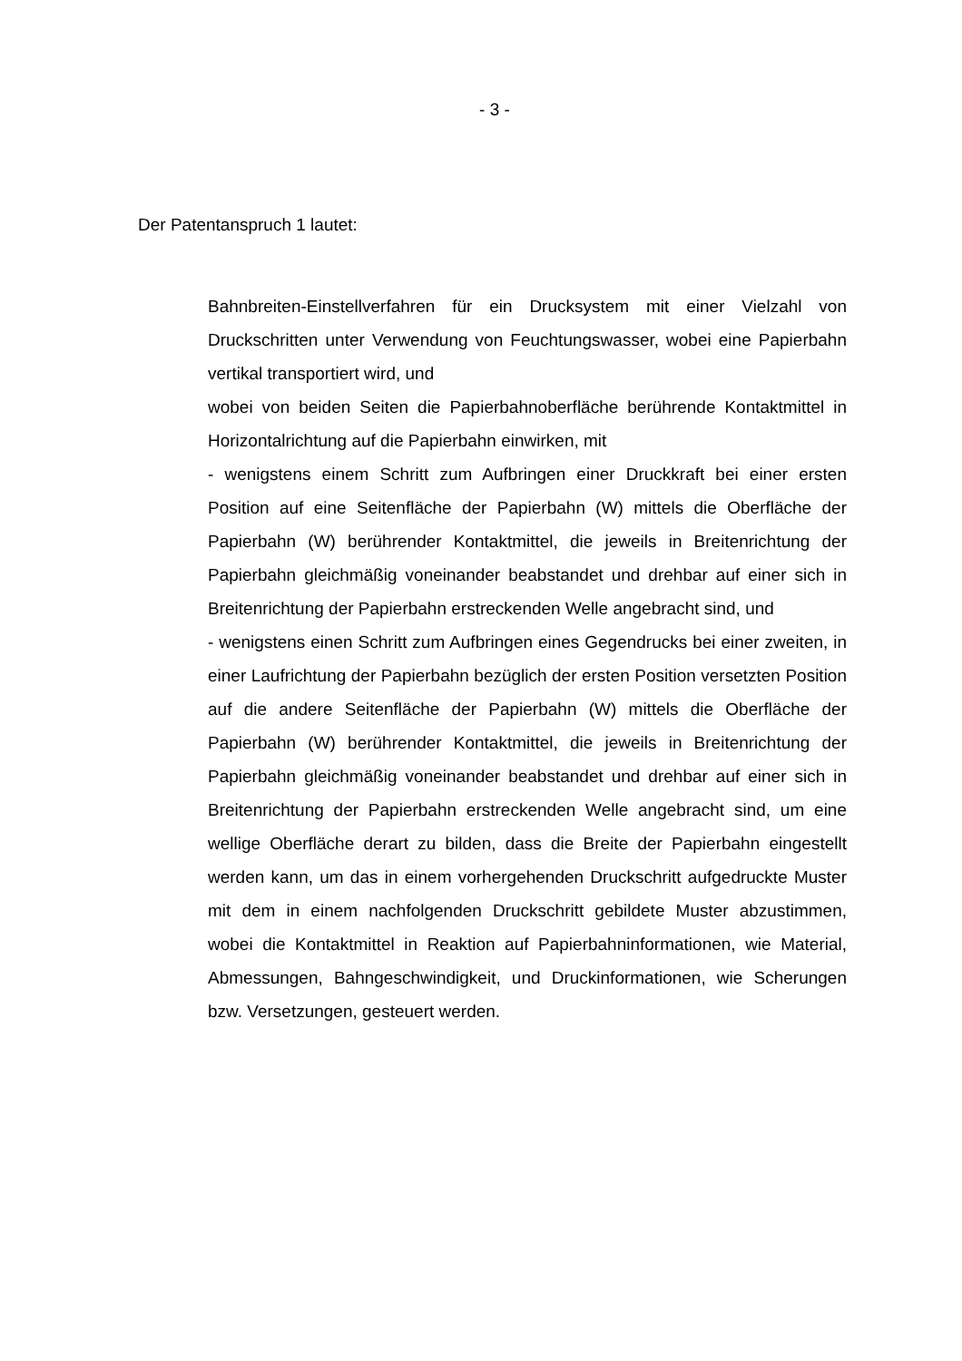- 3 -
Der Patentanspruch 1 lautet:
Bahnbreiten-Einstellverfahren für ein Drucksystem mit einer Vielzahl von Druckschritten unter Verwendung von Feuchtungswasser, wobei eine Papierbahn vertikal transportiert wird, und
wobei von beiden Seiten die Papierbahnoberfläche berührende Kontaktmittel in Horizontalrichtung auf die Papierbahn einwirken, mit
- wenigstens einem Schritt zum Aufbringen einer Druckkraft bei einer ersten Position auf eine Seitenfläche der Papierbahn (W) mittels die Oberfläche der Papierbahn (W) berührender Kontaktmittel, die jeweils in Breitenrichtung der Papierbahn gleichmäßig voneinander beabstandet und drehbar auf einer sich in Breitenrichtung der Papierbahn erstreckenden Welle angebracht sind, und
- wenigstens einen Schritt zum Aufbringen eines Gegendrucks bei einer zweiten, in einer Laufrichtung der Papierbahn bezüglich der ersten Position versetzten Position auf die andere Seitenfläche der Papierbahn (W) mittels die Oberfläche der Papierbahn (W) berührender Kontaktmittel, die jeweils in Breitenrichtung der Papierbahn gleichmäßig voneinander beabstandet und drehbar auf einer sich in Breitenrichtung der Papierbahn erstreckenden Welle angebracht sind, um eine wellige Oberfläche derart zu bilden, dass die Breite der Papierbahn eingestellt werden kann, um das in einem vorhergehenden Druckschritt aufgedruckte Muster mit dem in einem nachfolgenden Druckschritt gebildete Muster abzustimmen, wobei die Kontaktmittel in Reaktion auf Papierbahninformationen, wie Material, Abmessungen, Bahngeschwindigkeit, und Druckinformationen, wie Scherungen bzw. Versetzungen, gesteuert werden.